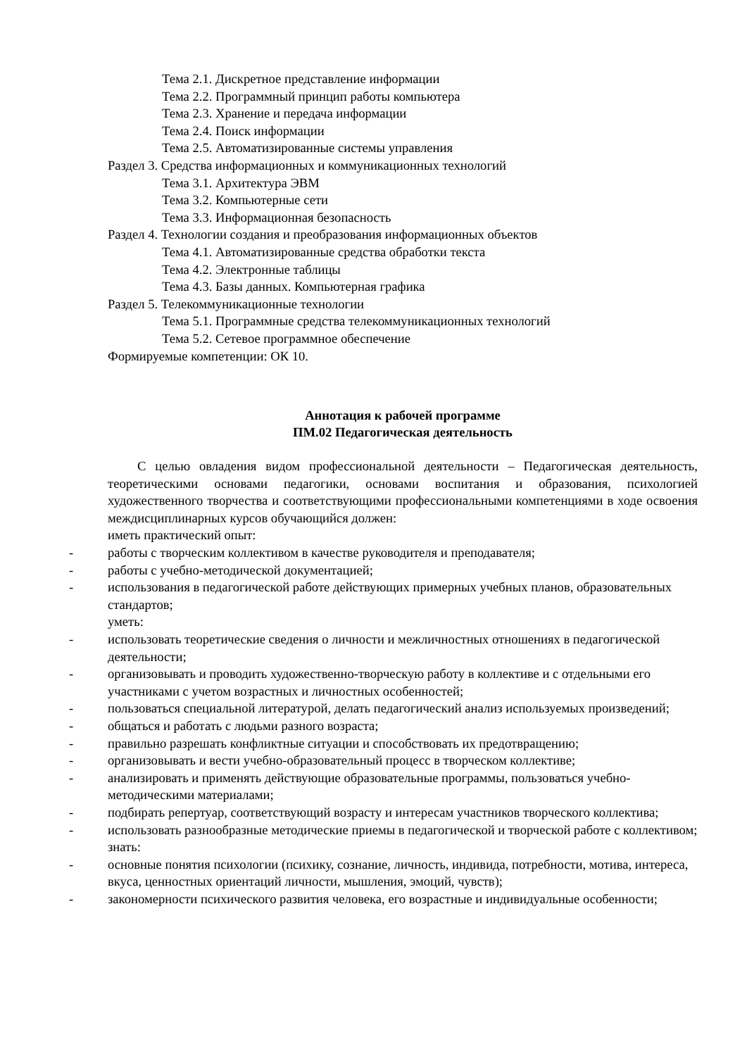Тема 2.1. Дискретное представление информации
Тема 2.2. Программный принцип работы компьютера
Тема 2.3. Хранение и передача информации
Тема 2.4. Поиск информации
Тема 2.5. Автоматизированные системы управления
Раздел 3. Средства информационных и коммуникационных технологий
Тема 3.1. Архитектура ЭВМ
Тема 3.2. Компьютерные сети
Тема 3.3. Информационная безопасность
Раздел 4. Технологии создания и преобразования информационных объектов
Тема 4.1. Автоматизированные средства обработки текста
Тема 4.2. Электронные таблицы
Тема 4.3. Базы данных. Компьютерная графика
Раздел 5. Телекоммуникационные технологии
Тема 5.1. Программные средства телекоммуникационных технологий
Тема 5.2. Сетевое программное обеспечение
Формируемые компетенции: ОК 10.
Аннотация к рабочей программе
ПМ.02 Педагогическая деятельность
С целью овладения видом профессиональной деятельности – Педагогическая деятельность, теоретическими основами педагогики, основами воспитания и образования, психологией художественного творчества и соответствующими профессиональными компетенциями в ходе освоения междисциплинарных курсов обучающийся должен:
иметь практический опыт:
- работы с творческим коллективом в качестве руководителя и преподавателя;
- работы с учебно-методической документацией;
- использования в педагогической работе действующих примерных учебных планов, образовательных стандартов;
уметь:
- использовать теоретические сведения о личности и межличностных отношениях в педагогической деятельности;
- организовывать и проводить художественно-творческую работу в коллективе и с отдельными его участниками с учетом возрастных и личностных особенностей;
- пользоваться специальной литературой, делать педагогический анализ используемых произведений;
- общаться и работать с людьми разного возраста;
- правильно разрешать конфликтные ситуации и способствовать их предотвращению;
- организовывать и вести учебно-образовательный процесс в творческом коллективе;
- анализировать и применять действующие образовательные программы, пользоваться учебно-методическими материалами;
- подбирать репертуар, соответствующий возрасту и интересам участников творческого коллектива;
- использовать разнообразные методические приемы в педагогической и творческой работе с коллективом;
знать:
- основные понятия психологии (психику, сознание, личность, индивида, потребности, мотива, интереса, вкуса, ценностных ориентаций личности, мышления, эмоций, чувств);
- закономерности психического развития человека, его возрастные и индивидуальные особенности;